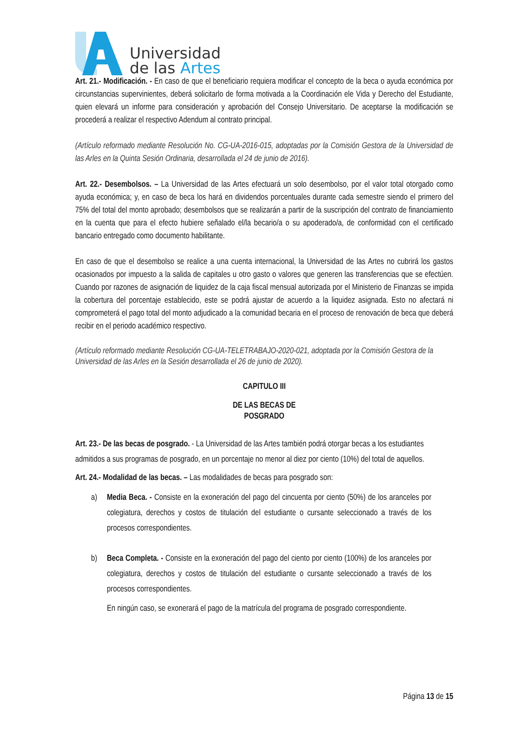Universidad
de las Artes
Art. 21.- Modificación. - En caso de que el beneficiario requiera modificar el concepto de la beca o ayuda económica por circunstancias supervinientes, deberá solicitarlo de forma motivada a la Coordinación ele Vida y Derecho del Estudiante, quien elevará un informe para consideración y aprobación del Consejo Universitario. De aceptarse la modificación se procederá a realizar el respectivo Adendum al contrato principal.
(Artículo reformado mediante Resolución No. CG-UA-2016-015, adoptadas por la Comisión Gestora de la Universidad de las Arles en la Quinta Sesión Ordinaria, desarrollada el 24 de junio de 2016).
Art. 22.- Desembolsos. – La Universidad de las Artes efectuará un solo desembolso, por el valor total otorgado como ayuda económica; y, en caso de beca los hará en dividendos porcentuales durante cada semestre siendo el primero del 75% del total del monto aprobado; desembolsos que se realizarán a partir de la suscripción del contrato de financiamiento en la cuenta que para el efecto hubiere señalado el/la becario/a o su apoderado/a, de conformidad con el certificado bancario entregado como documento habilitante.
En caso de que el desembolso se realice a una cuenta internacional, la Universidad de las Artes no cubrirá los gastos ocasionados por impuesto a la salida de capitales u otro gasto o valores que generen las transferencias que se efectúen. Cuando por razones de asignación de liquidez de la caja fiscal mensual autorizada por el Ministerio de Finanzas se impida la cobertura del porcentaje establecido, este se podrá ajustar de acuerdo a la liquidez asignada. Esto no afectará ni comprometerá el pago total del monto adjudicado a la comunidad becaria en el proceso de renovación de beca que deberá recibir en el periodo académico respectivo.
(Artículo reformado mediante Resolución CG-UA-TELETRABAJO-2020-021, adoptada por la Comisión Gestora de la Universidad de las Arles en la Sesión desarrollada el 26 de junio de 2020).
CAPITULO III
DE LAS BECAS DE
POSGRADO
Art. 23.- De las becas de posgrado. - La Universidad de las Artes también podrá otorgar becas a los estudiantes admitidos a sus programas de posgrado, en un porcentaje no menor al diez por ciento (10%) del total de aquellos.
Art. 24.- Modalidad de las becas. – Las modalidades de becas para posgrado son:
a) Media Beca. - Consiste en la exoneración del pago del cincuenta por ciento (50%) de los aranceles por colegiatura, derechos y costos de titulación del estudiante o cursante seleccionado a través de los procesos correspondientes.
b) Beca Completa. - Consiste en la exoneración del pago del ciento por ciento (100%) de los aranceles por colegiatura, derechos y costos de titulación del estudiante o cursante seleccionado a través de los procesos correspondientes.
En ningún caso, se exonerará el pago de la matrícula del programa de posgrado correspondiente.
Página 13 de 15